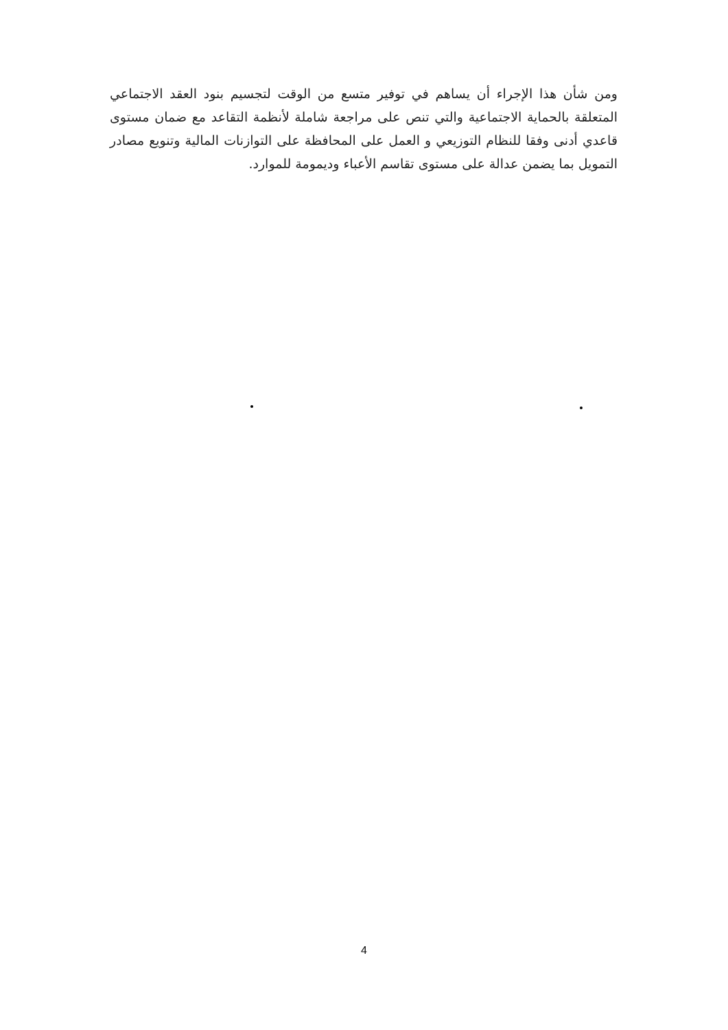ومن شأن هذا الإجراء أن يساهم في توفير متسع من الوقت لتجسيم بنود العقد الاجتماعي المتعلقة بالحماية الاجتماعية والتي تنص على مراجعة شاملة لأنظمة التقاعد مع ضمان مستوى قاعدي أدنى وفقا للنظام التوزيعي و العمل على المحافظة على التوازنات المالية وتنويع مصادر التمويل بما يضمن عدالة على مستوى تقاسم الأعباء وديمومة للموارد.
4